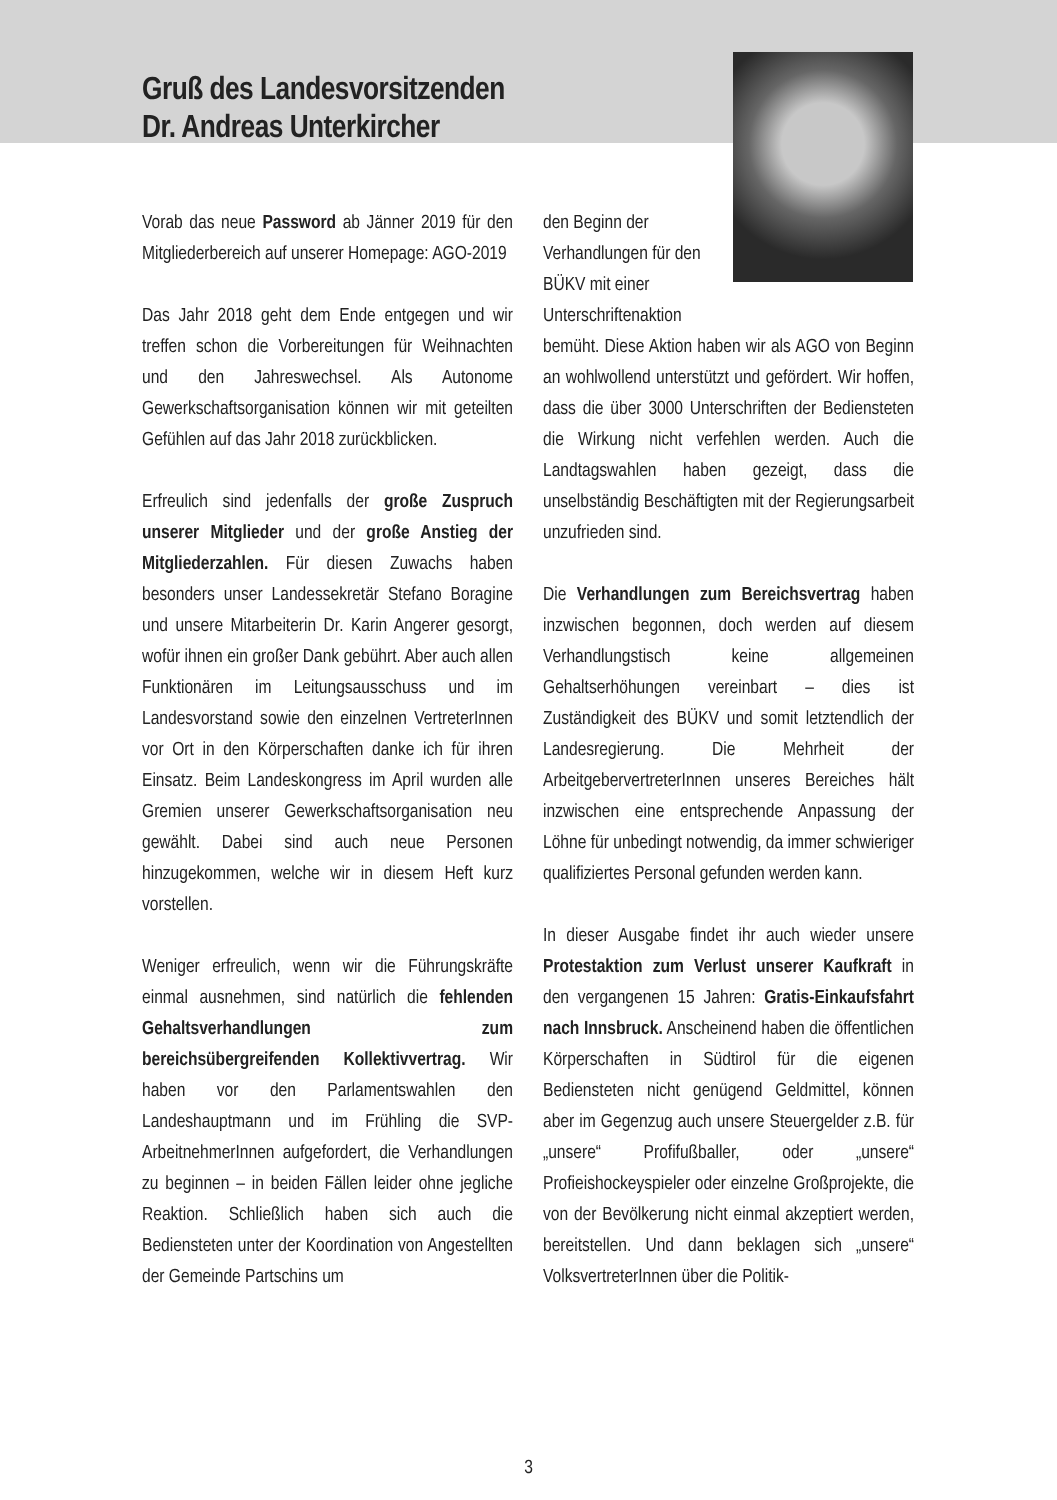Gruß des Landesvorsitzenden
Dr. Andreas Unterkircher
Vorab das neue Password ab Jänner 2019 für den Mitgliederbereich auf unserer Homepage: AGO-2019
Das Jahr 2018 geht dem Ende entgegen und wir treffen schon die Vorbereitungen für Weihnachten und den Jahreswechsel. Als Autonome Gewerkschaftsorganisation können wir mit geteilten Gefühlen auf das Jahr 2018 zurückblicken.
Erfreulich sind jedenfalls der große Zuspruch unserer Mitglieder und der große Anstieg der Mitgliederzahlen. Für diesen Zuwachs haben besonders unser Landessekretär Stefano Boragine und unsere Mitarbeiterin Dr. Karin Angerer gesorgt, wofür ihnen ein großer Dank gebührt. Aber auch allen Funktionären im Leitungsausschuss und im Landesvorstand sowie den einzelnen VertreterInnen vor Ort in den Körperschaften danke ich für ihren Einsatz. Beim Landeskongress im April wurden alle Gremien unserer Gewerkschaftsorganisation neu gewählt. Dabei sind auch neue Personen hinzugekommen, welche wir in diesem Heft kurz vorstellen.
Weniger erfreulich, wenn wir die Führungskräfte einmal ausnehmen, sind natürlich die fehlenden Gehaltsverhandlungen zum bereichsübergreifenden Kollektivvertrag. Wir haben vor den Parlamentswahlen den Landeshauptmann und im Frühling die SVP-ArbeitnehmerInnen aufgefordert, die Verhandlungen zu beginnen – in beiden Fällen leider ohne jegliche Reaktion. Schließlich haben sich auch die Bediensteten unter der Koordination von Angestellten der Gemeinde Partschins um
den Beginn der Verhandlungen für den BÜKV mit einer Unterschriftenaktion
bemüht. Diese Aktion haben wir als AGO von Beginn an wohlwollend unterstützt und gefördert. Wir hoffen, dass die über 3000 Unterschriften der Bediensteten die Wirkung nicht verfehlen werden. Auch die Landtagswahlen haben gezeigt, dass die unselbständig Beschäftigten mit der Regierungsarbeit unzufrieden sind.
Die Verhandlungen zum Bereichsvertrag haben inzwischen begonnen, doch werden auf diesem Verhandlungstisch keine allgemeinen Gehaltserhöhungen vereinbart – dies ist Zuständigkeit des BÜKV und somit letztendlich der Landesregierung. Die Mehrheit der ArbeitgebervertreterInnen unseres Bereiches hält inzwischen eine entsprechende Anpassung der Löhne für unbedingt notwendig, da immer schwieriger qualifiziertes Personal gefunden werden kann.
In dieser Ausgabe findet ihr auch wieder unsere Protestaktion zum Verlust unserer Kaufkraft in den vergangenen 15 Jahren: Gratis-Einkaufsfahrt nach Innsbruck. Anscheinend haben die öffentlichen Körperschaften in Südtirol für die eigenen Bediensteten nicht genügend Geldmittel, können aber im Gegenzug auch unsere Steuergelder z.B. für „unsere“ Profifußballer, oder „unsere“ Profieishockeyspieler oder einzelne Großprojekte, die von der Bevölkerung nicht einmal akzeptiert werden, bereitstellen. Und dann beklagen sich „unsere“ VolksvertreterInnen über die Politik-
3